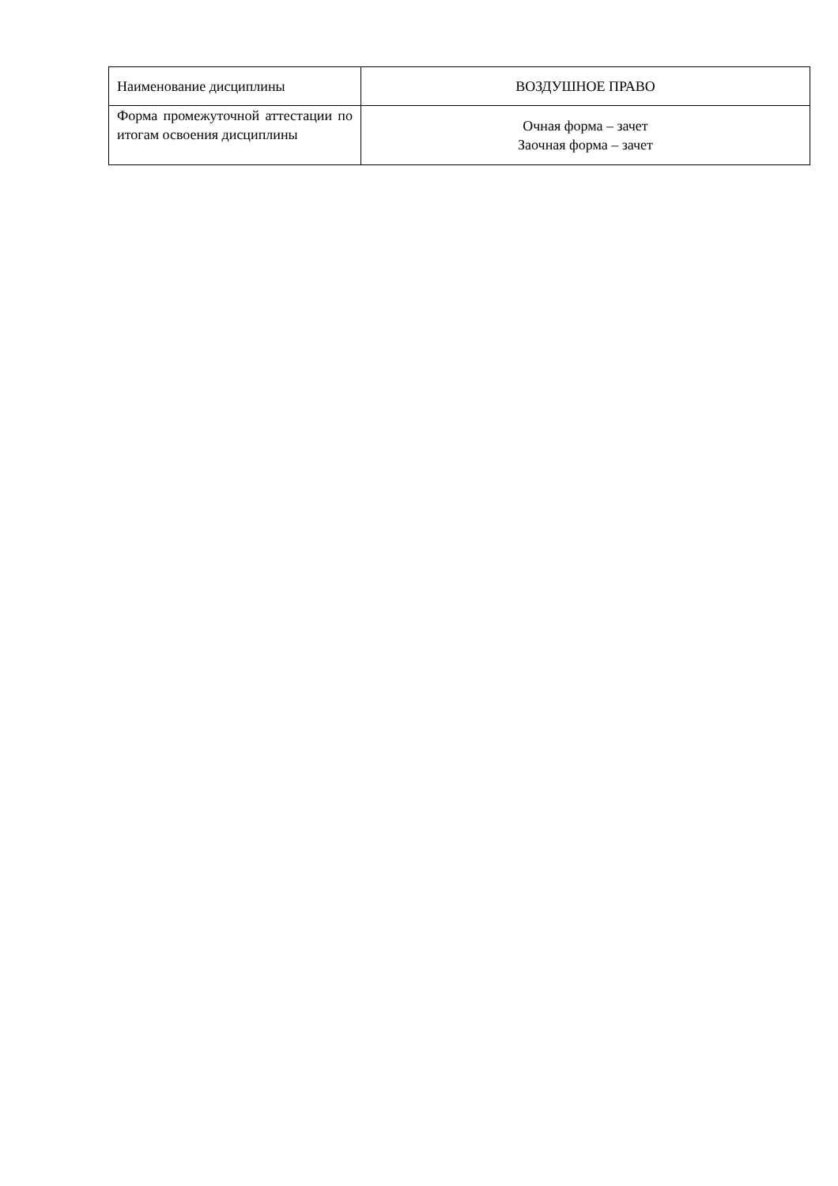| Наименование дисциплины | ВОЗДУШНОЕ ПРАВО |
| Форма промежуточной аттестации по итогам освоения дисциплины | Очная форма – зачет Заочная форма – зачет |